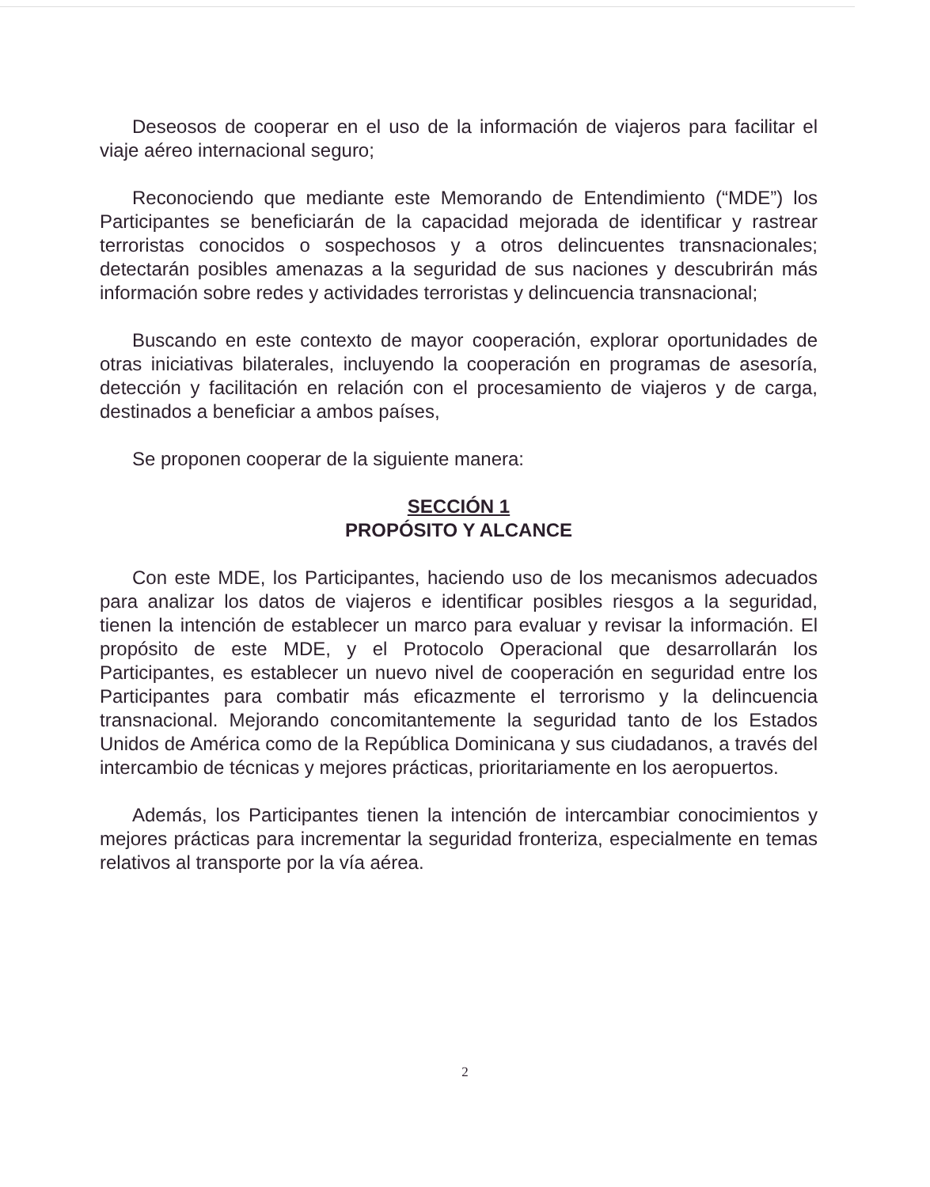Deseosos de cooperar en el uso de la información de viajeros para facilitar el viaje aéreo internacional seguro;
Reconociendo que mediante este Memorando de Entendimiento (“MDE”) los Participantes se beneficiarán de la capacidad mejorada de identificar y rastrear terroristas conocidos o sospechosos y a otros delincuentes transnacionales; detectarán posibles amenazas a la seguridad de sus naciones y descubrirán más información sobre redes y actividades terroristas y delincuencia transnacional;
Buscando en este contexto de mayor cooperación, explorar oportunidades de otras iniciativas bilaterales, incluyendo la cooperación en programas de asesoría, detección y facilitación en relación con el procesamiento de viajeros y de carga, destinados a beneficiar a ambos países,
Se proponen cooperar de la siguiente manera:
SECCIÓN 1
PROPÓSITO Y ALCANCE
Con este MDE, los Participantes, haciendo uso de los mecanismos adecuados para analizar los datos de viajeros e identificar posibles riesgos a la seguridad, tienen la intención de establecer un marco para evaluar y revisar la información. El propósito de este MDE, y el Protocolo Operacional que desarrollarán los Participantes, es establecer un nuevo nivel de cooperación en seguridad entre los Participantes para combatir más eficazmente el terrorismo y la delincuencia transnacional. Mejorando concomitantemente la seguridad tanto de los Estados Unidos de América como de la República Dominicana y sus ciudadanos, a través del intercambio de técnicas y mejores prácticas, prioritariamente en los aeropuertos.
Además, los Participantes tienen la intención de intercambiar conocimientos y mejores prácticas para incrementar la seguridad fronteriza, especialmente en temas relativos al transporte por la vía aérea.
2